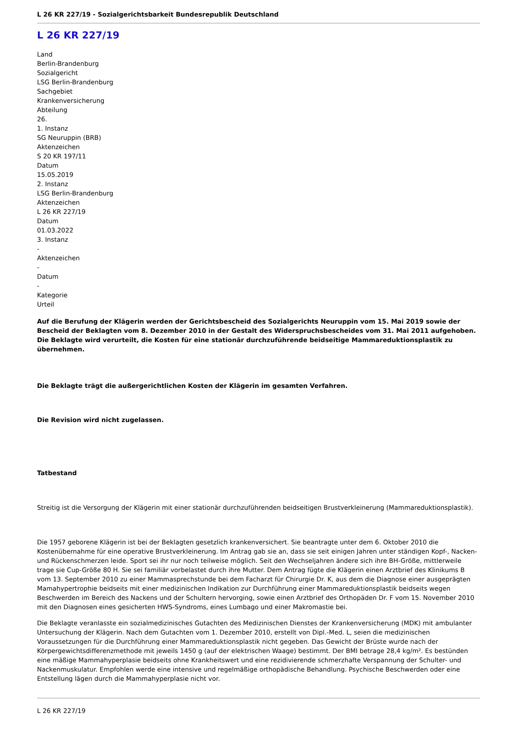L 26 KR 227/19 - Sozialgerichtsbarkeit Bundesrepublik Deutschland
L 26 KR 227/19
Land
Berlin-Brandenburg
Sozialgericht
LSG Berlin-Brandenburg
Sachgebiet
Krankenversicherung
Abteilung
26.
1. Instanz
SG Neuruppin (BRB)
Aktenzeichen
S 20 KR 197/11
Datum
15.05.2019
2. Instanz
LSG Berlin-Brandenburg
Aktenzeichen
L 26 KR 227/19
Datum
01.03.2022
3. Instanz
-
Aktenzeichen
-
Datum
-
Kategorie
Urteil
Auf die Berufung der Klägerin werden der Gerichtsbescheid des Sozialgerichts Neuruppin vom 15. Mai 2019 sowie der Bescheid der Beklagten vom 8. Dezember 2010 in der Gestalt des Widerspruchsbescheides vom 31. Mai 2011 aufgehoben. Die Beklagte wird verurteilt, die Kosten für eine stationär durchzuführende beidseitige Mammareduktionsplastik zu übernehmen.
Die Beklagte trägt die außergerichtlichen Kosten der Klägerin im gesamten Verfahren.
Die Revision wird nicht zugelassen.
Tatbestand
Streitig ist die Versorgung der Klägerin mit einer stationär durchzuführenden beidseitigen Brustverkleinerung (Mammareduktionsplastik).
Die 1957 geborene Klägerin ist bei der Beklagten gesetzlich krankenversichert. Sie beantragte unter dem 6. Oktober 2010 die Kostenübernahme für eine operative Brustverkleinerung. Im Antrag gab sie an, dass sie seit einigen Jahren unter ständigen Kopf-, Nacken- und Rückenschmerzen leide. Sport sei ihr nur noch teilweise möglich. Seit den Wechseljahren ändere sich ihre BH-Größe, mittlerweile trage sie Cup-Größe 80 H. Sie sei familiär vorbelastet durch ihre Mutter. Dem Antrag fügte die Klägerin einen Arztbrief des Klinikums B vom 13. September 2010 zu einer Mammasprechstunde bei dem Facharzt für Chirurgie Dr. K, aus dem die Diagnose einer ausgeprägten Mamahypertrophie beidseits mit einer medizinischen Indikation zur Durchführung einer Mammareduktionsplastik beidseits wegen Beschwerden im Bereich des Nackens und der Schultern hervorging, sowie einen Arztbrief des Orthopäden Dr. F vom 15. November 2010 mit den Diagnosen eines gesicherten HWS-Syndroms, eines Lumbago und einer Makromastie bei.
Die Beklagte veranlasste ein sozialmedizinisches Gutachten des Medizinischen Dienstes der Krankenversicherung (MDK) mit ambulanter Untersuchung der Klägerin. Nach dem Gutachten vom 1. Dezember 2010, erstellt von Dipl.-Med. L, seien die medizinischen Voraussetzungen für die Durchführung einer Mammareduktionsplastik nicht gegeben. Das Gewicht der Brüste wurde nach der Körpergewichtsdifferenzmethode mit jeweils 1450 g (auf der elektrischen Waage) bestimmt. Der BMI betrage 28,4 kg/m². Es bestünden eine mäßige Mammahyperplasie beidseits ohne Krankheitswert und eine rezidivierende schmerzhafte Verspannung der Schulter- und Nackenmuskulatur. Empfohlen werde eine intensive und regelmäßige orthopädische Behandlung. Psychische Beschwerden oder eine Entstellung lägen durch die Mammahyperplasie nicht vor.
L 26 KR 227/19